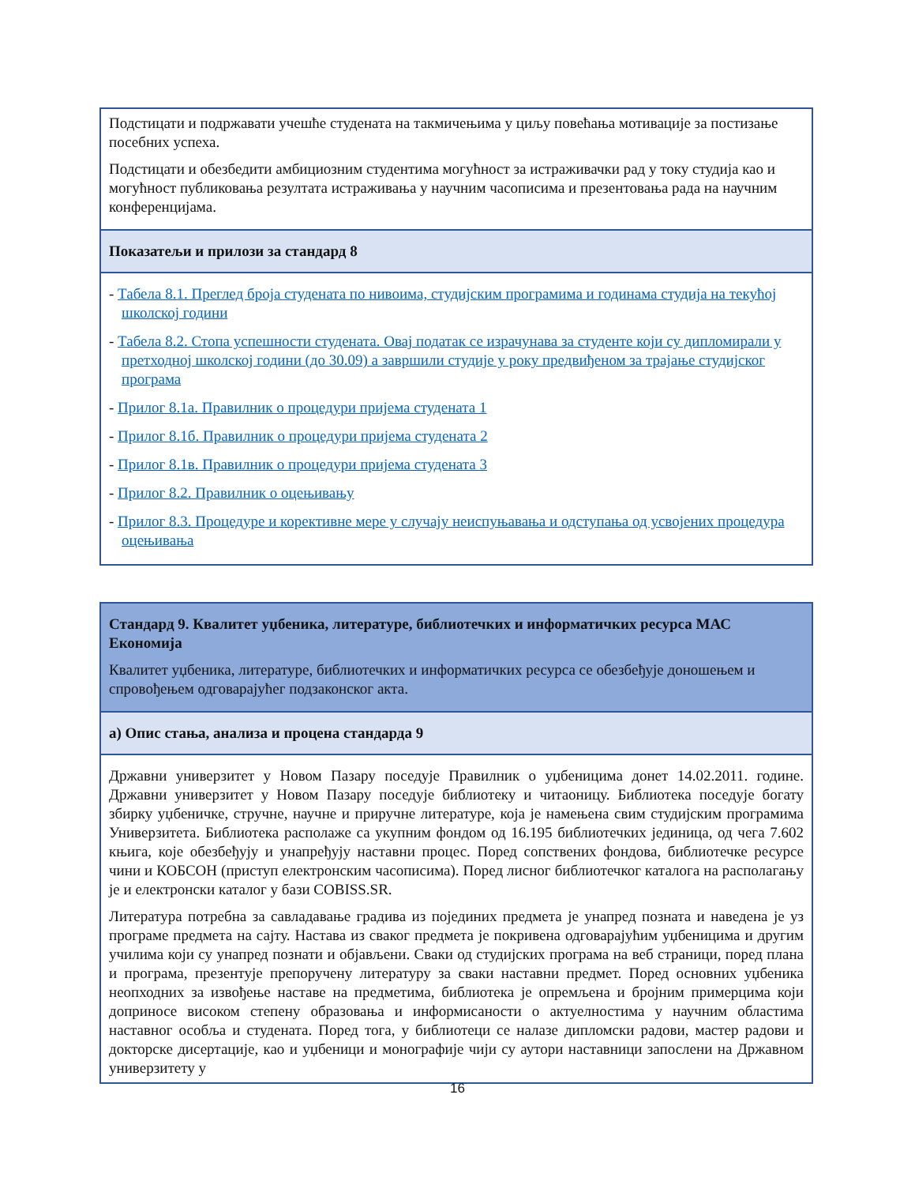| Подстицати и подржавати учешће студената на такмичењима у циљу повећања мотивације за постизање посебних успеха. Подстицати и обезбедити амбициозним студентима могућност за истраживачки рад у току студија као и могућност публиковања резултата истраживања у научним часописима и презентовања рада на научним конференцијама. |
| Показатељи и прилози за стандард 8 |
| - Табела 8.1. Преглед броја студената по нивоима, студијским програмима и годинама студија на текућој школској години - Табела 8.2. Стопа успешности студената. Овај податак се израчунава за студенте који су дипломирали у претходној школској години (до 30.09) а завршили студије у року предвиђеном за трајање студијског програма - Прилог 8.1а. Правилник о процедури пријема студената 1 - Прилог 8.1б. Правилник о процедури пријема студената 2 - Прилог 8.1в. Правилник о процедури пријема студената 3 - Прилог 8.2. Правилник о оцењивању - Прилог 8.3. Процедуре и корективне мере у случају неиспуњавања и одступања од усвојених процедура оцењивања |
| Стандард 9. Квалитет уџбеника, литературе, библиотечких и информатичких ресурса МАС Економија Квалитет уџбеника, литературе, библиотечких и информатичких ресурса се обезбеђује доношењем и спровођењем одговарајућег подзаконског акта. |
| а) Опис стања, анализа и процена стандарда 9 |
| Државни универзитет у Новом Пазару поседује Правилник о уџбеницима донет 14.02.2011. године. Државни универзитет у Новом Пазару поседује библиотеку и читаоницу. Библиотека поседује богату збирку уџбеничке, стручне, научне и приручне литературе, која је намењена свим студијским програмима Универзитета. Библиотека располаже са укупним фондом од 16.195 библиотечких јединица, од чега 7.602 књига, које обезбеђују и унапређују наставни процес. Поред сопствених фондова, библиотечке ресурсе чини и КОБСОН (приступ електронским часописима). Поред лисног библиотечког каталога на располагању је и електронски каталог у бази COBISS.SR. Литература потребна за савладавање градива из појединих предмета је унапред позната и наведена је уз програме предмета на сајту. Настава из сваког предмета је покривена одговарајућим уџбеницима и другим училима који су унапред познати и објављени. Сваки од студијских програма на веб страници, поред плана и програма, презентује препоручену литературу за сваки наставни предмет. Поред основних уџбеника неопходних за извођење наставе на предметима, библиотека је опремљена и бројним примерцима који доприносе високом степену образовања и информисаности о актуелностима у научним областима наставног особља и студената. Поред тога, у библиотеци се налазе дипломски радови, мастер радови и докторске дисертације, као и уџбеници и монографије чији су аутори наставници запослени на Државном универзитету у |
16